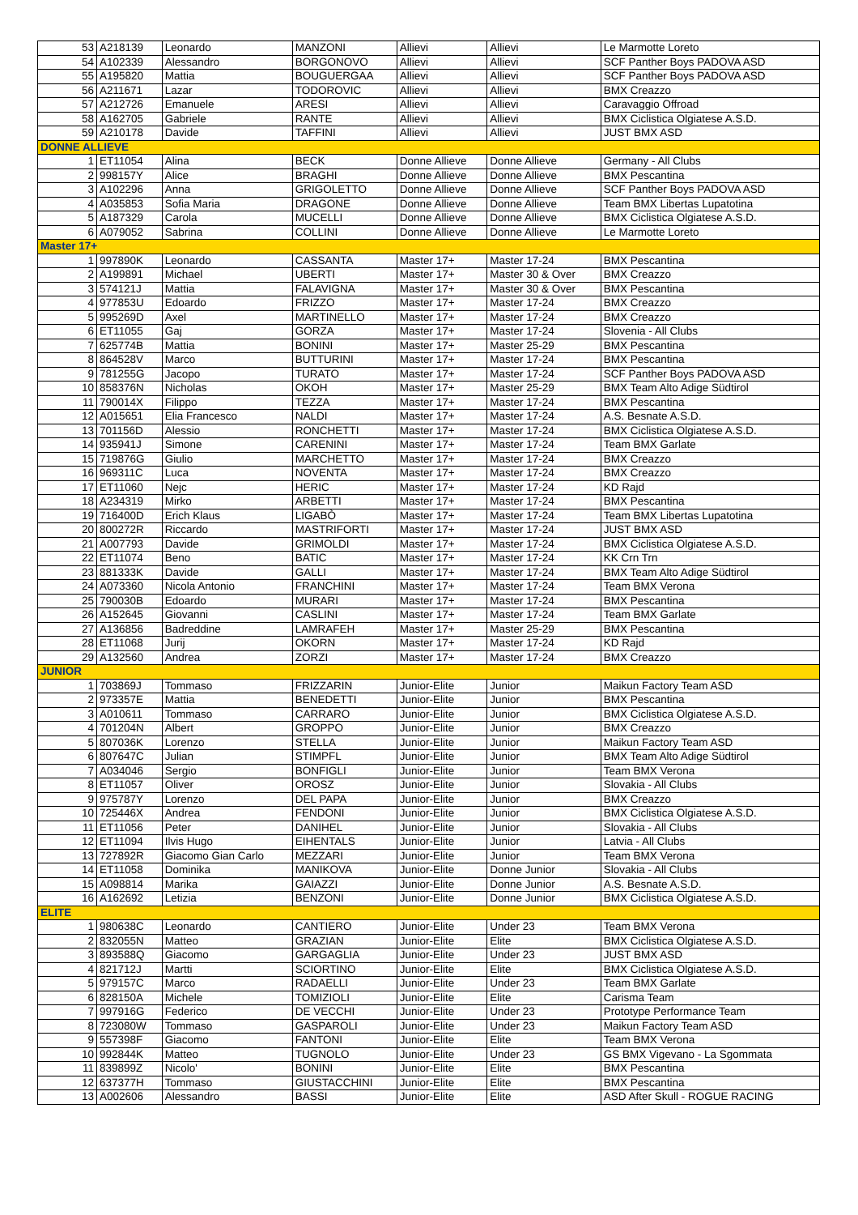| 53 | A218139 | Leonardo | MANZONI | Allievi | Allievi | Le Marmotte Loreto |
| 54 | A102339 | Alessandro | BORGONOVO | Allievi | Allievi | SCF Panther Boys PADOVA ASD |
| 55 | A195820 | Mattia | BOUGUERGAA | Allievi | Allievi | SCF Panther Boys PADOVA ASD |
| 56 | A211671 | Lazar | TODOROVIC | Allievi | Allievi | BMX Creazzo |
| 57 | A212726 | Emanuele | ARESI | Allievi | Allievi | Caravaggio Offroad |
| 58 | A162705 | Gabriele | RANTE | Allievi | Allievi | BMX Ciclistica Olgiatese A.S.D. |
| 59 | A210178 | Davide | TAFFINI | Allievi | Allievi | JUST BMX ASD |
| DONNE ALLIEVE | | | | | | |
| 1 | ET11054 | Alina | BECK | Donne Allieve | Donne Allieve | Germany - All Clubs |
| 2 | 998157Y | Alice | BRAGHI | Donne Allieve | Donne Allieve | BMX Pescantina |
| 3 | A102296 | Anna | GRIGOLETTO | Donne Allieve | Donne Allieve | SCF Panther Boys PADOVA ASD |
| 4 | A035853 | Sofia Maria | DRAGONE | Donne Allieve | Donne Allieve | Team BMX Libertas Lupatotina |
| 5 | A187329 | Carola | MUCELLI | Donne Allieve | Donne Allieve | BMX Ciclistica Olgiatese A.S.D. |
| 6 | A079052 | Sabrina | COLLINI | Donne Allieve | Donne Allieve | Le Marmotte Loreto |
| Master 17+ | | | | | | |
| 1 | 997890K | Leonardo | CASSANTA | Master 17+ | Master 17-24 | BMX Pescantina |
| 2 | A199891 | Michael | UBERTI | Master 17+ | Master 30 & Over | BMX Creazzo |
| 3 | 574121J | Mattia | FALAVIGNA | Master 17+ | Master 30 & Over | BMX Pescantina |
| 4 | 977853U | Edoardo | FRIZZO | Master 17+ | Master 17-24 | BMX Creazzo |
| 5 | 995269D | Axel | MARTINELLO | Master 17+ | Master 17-24 | BMX Creazzo |
| 6 | ET11055 | Gaj | GORZA | Master 17+ | Master 17-24 | Slovenia - All Clubs |
| 7 | 625774B | Mattia | BONINI | Master 17+ | Master 25-29 | BMX Pescantina |
| 8 | 864528V | Marco | BUTTURINI | Master 17+ | Master 17-24 | BMX Pescantina |
| 9 | 781255G | Jacopo | TURATO | Master 17+ | Master 17-24 | SCF Panther Boys PADOVA ASD |
| 10 | 858376N | Nicholas | OKOH | Master 17+ | Master 25-29 | BMX Team Alto Adige Südtirol |
| 11 | 790014X | Filippo | TEZZA | Master 17+ | Master 17-24 | BMX Pescantina |
| 12 | A015651 | Elia Francesco | NALDI | Master 17+ | Master 17-24 | A.S. Besnate A.S.D. |
| 13 | 701156D | Alessio | RONCHETTI | Master 17+ | Master 17-24 | BMX Ciclistica Olgiatese A.S.D. |
| 14 | 935941J | Simone | CARENINI | Master 17+ | Master 17-24 | Team BMX Garlate |
| 15 | 719876G | Giulio | MARCHETTO | Master 17+ | Master 17-24 | BMX Creazzo |
| 16 | 969311C | Luca | NOVENTA | Master 17+ | Master 17-24 | BMX Creazzo |
| 17 | ET11060 | Nejc | HERIC | Master 17+ | Master 17-24 | KD Rajd |
| 18 | A234319 | Mirko | ARBETTI | Master 17+ | Master 17-24 | BMX Pescantina |
| 19 | 716400D | Erich Klaus | LIGABÒ | Master 17+ | Master 17-24 | Team BMX Libertas Lupatotina |
| 20 | 800272R | Riccardo | MASTRIFORTI | Master 17+ | Master 17-24 | JUST BMX ASD |
| 21 | A007793 | Davide | GRIMOLDI | Master 17+ | Master 17-24 | BMX Ciclistica Olgiatese A.S.D. |
| 22 | ET11074 | Beno | BATIC | Master 17+ | Master 17-24 | KK Crn Trn |
| 23 | 881333K | Davide | GALLI | Master 17+ | Master 17-24 | BMX Team Alto Adige Südtirol |
| 24 | A073360 | Nicola Antonio | FRANCHINI | Master 17+ | Master 17-24 | Team BMX Verona |
| 25 | 790030B | Edoardo | MURARI | Master 17+ | Master 17-24 | BMX Pescantina |
| 26 | A152645 | Giovanni | CASLINI | Master 17+ | Master 17-24 | Team BMX Garlate |
| 27 | A136856 | Badreddine | LAMRAFEH | Master 17+ | Master 25-29 | BMX Pescantina |
| 28 | ET11068 | Jurij | OKORN | Master 17+ | Master 17-24 | KD Rajd |
| 29 | A132560 | Andrea | ZORZI | Master 17+ | Master 17-24 | BMX Creazzo |
| JUNIOR | | | | | | |
| 1 | 703869J | Tommaso | FRIZZARIN | Junior-Elite | Junior | Maikun Factory Team ASD |
| 2 | 973357E | Mattia | BENEDETTI | Junior-Elite | Junior | BMX Pescantina |
| 3 | A010611 | Tommaso | CARRARO | Junior-Elite | Junior | BMX Ciclistica Olgiatese A.S.D. |
| 4 | 701204N | Albert | GROPPO | Junior-Elite | Junior | BMX Creazzo |
| 5 | 807036K | Lorenzo | STELLA | Junior-Elite | Junior | Maikun Factory Team ASD |
| 6 | 807647C | Julian | STIMPFL | Junior-Elite | Junior | BMX Team Alto Adige Südtirol |
| 7 | A034046 | Sergio | BONFIGLI | Junior-Elite | Junior | Team BMX Verona |
| 8 | ET11057 | Oliver | OROSZ | Junior-Elite | Junior | Slovakia - All Clubs |
| 9 | 975787Y | Lorenzo | DEL PAPA | Junior-Elite | Junior | BMX Creazzo |
| 10 | 725446X | Andrea | FENDONI | Junior-Elite | Junior | BMX Ciclistica Olgiatese A.S.D. |
| 11 | ET11056 | Peter | DANIHEL | Junior-Elite | Junior | Slovakia - All Clubs |
| 12 | ET11094 | Ilvis Hugo | EIHENTALS | Junior-Elite | Junior | Latvia - All Clubs |
| 13 | 727892R | Giacomo Gian Carlo | MEZZARI | Junior-Elite | Junior | Team BMX Verona |
| 14 | ET11058 | Dominika | MANIKOVA | Junior-Elite | Donne Junior | Slovakia - All Clubs |
| 15 | A098814 | Marika | GAIAZZI | Junior-Elite | Donne Junior | A.S. Besnate A.S.D. |
| 16 | A162692 | Letizia | BENZONI | Junior-Elite | Donne Junior | BMX Ciclistica Olgiatese A.S.D. |
| ELITE | | | | | | |
| 1 | 980638C | Leonardo | CANTIERO | Junior-Elite | Under 23 | Team BMX Verona |
| 2 | 832055N | Matteo | GRAZIAN | Junior-Elite | Elite | BMX Ciclistica Olgiatese A.S.D. |
| 3 | 893588Q | Giacomo | GARGAGLIA | Junior-Elite | Under 23 | JUST BMX ASD |
| 4 | 821712J | Martti | SCIORTINO | Junior-Elite | Elite | BMX Ciclistica Olgiatese A.S.D. |
| 5 | 979157C | Marco | RADAELLI | Junior-Elite | Under 23 | Team BMX Garlate |
| 6 | 828150A | Michele | TOMIZIOLI | Junior-Elite | Elite | Carisma Team |
| 7 | 997916G | Federico | DE VECCHI | Junior-Elite | Under 23 | Prototype Performance Team |
| 8 | 723080W | Tommaso | GASPAROLI | Junior-Elite | Under 23 | Maikun Factory Team ASD |
| 9 | 557398F | Giacomo | FANTONI | Junior-Elite | Elite | Team BMX Verona |
| 10 | 992844K | Matteo | TUGNOLO | Junior-Elite | Under 23 | GS BMX Vigevano - La Sgommata |
| 11 | 839899Z | Nicolo' | BONINI | Junior-Elite | Elite | BMX Pescantina |
| 12 | 637377H | Tommaso | GIUSTACCHINI | Junior-Elite | Elite | BMX Pescantina |
| 13 | A002606 | Alessandro | BASSI | Junior-Elite | Elite | ASD After Skull - ROGUE RACING |